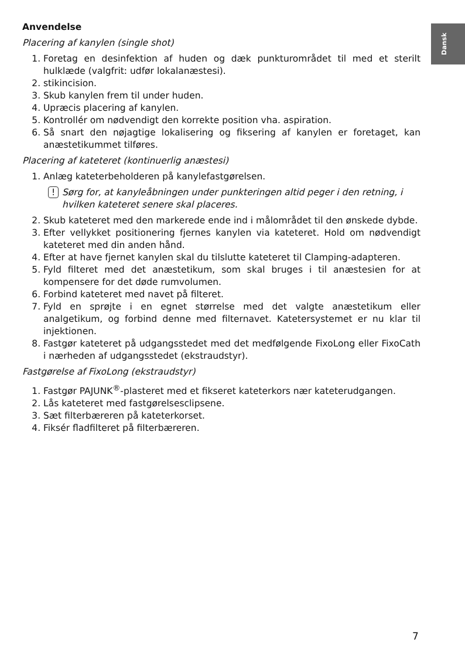Dansk
Anvendelse
Placering af kanylen (single shot)
1. Foretag en desinfektion af huden og dæk punkturområdet til med et sterilt hulklæde (valgfrit: udfør lokalanæstesi).
2. stikincision.
3. Skub kanylen frem til under huden.
4. Upræcis placering af kanylen.
5. Kontrollér om nødvendigt den korrekte position vha. aspiration.
6. Så snart den nøjagtige lokalisering og fiksering af kanylen er foretaget, kan anæstetikummet tilføres.
Placering af kateteret (kontinuerlig anæstesi)
1. Anlæg kateterbeholderen på kanylefastgørelsen.
! Sørg for, at kanyleåbningen under punkteringen altid peger i den retning, i hvilken kateteret senere skal placeres.
2. Skub kateteret med den markerede ende ind i målområdet til den ønskede dybde.
3. Efter vellykket positionering fjernes kanylen via kateteret. Hold om nødvendigt kateteret med din anden hånd.
4. Efter at have fjernet kanylen skal du tilslutte kateteret til Clamping-adapteren.
5. Fyld filteret med det anæstetikum, som skal bruges i til anæstesien for at kompensere for det døde rumvolumen.
6. Forbind kateteret med navet på filteret.
7. Fyld en sprøjte i en egnet størrelse med det valgte anæstetikum eller analgetikum, og forbind denne med filternavet. Katetersystemet er nu klar til injektionen.
8. Fastgør kateteret på udgangsstedet med det medfølgende FixoLong eller FixoCath i nærheden af udgangsstedet (ekstraudstyr).
Fastgørelse af FixoLong (ekstraudstyr)
1. Fastgør PAJUNK<sup>®</sup>-plasteret med et fikseret kateterkors nær kateterudgangen.
2. Lås kateteret med fastgørelsesclipsene.
3. Sæt filterbæreren på kateterkorset.
4. Fiksér fladfilteret på filterbæreren.
7